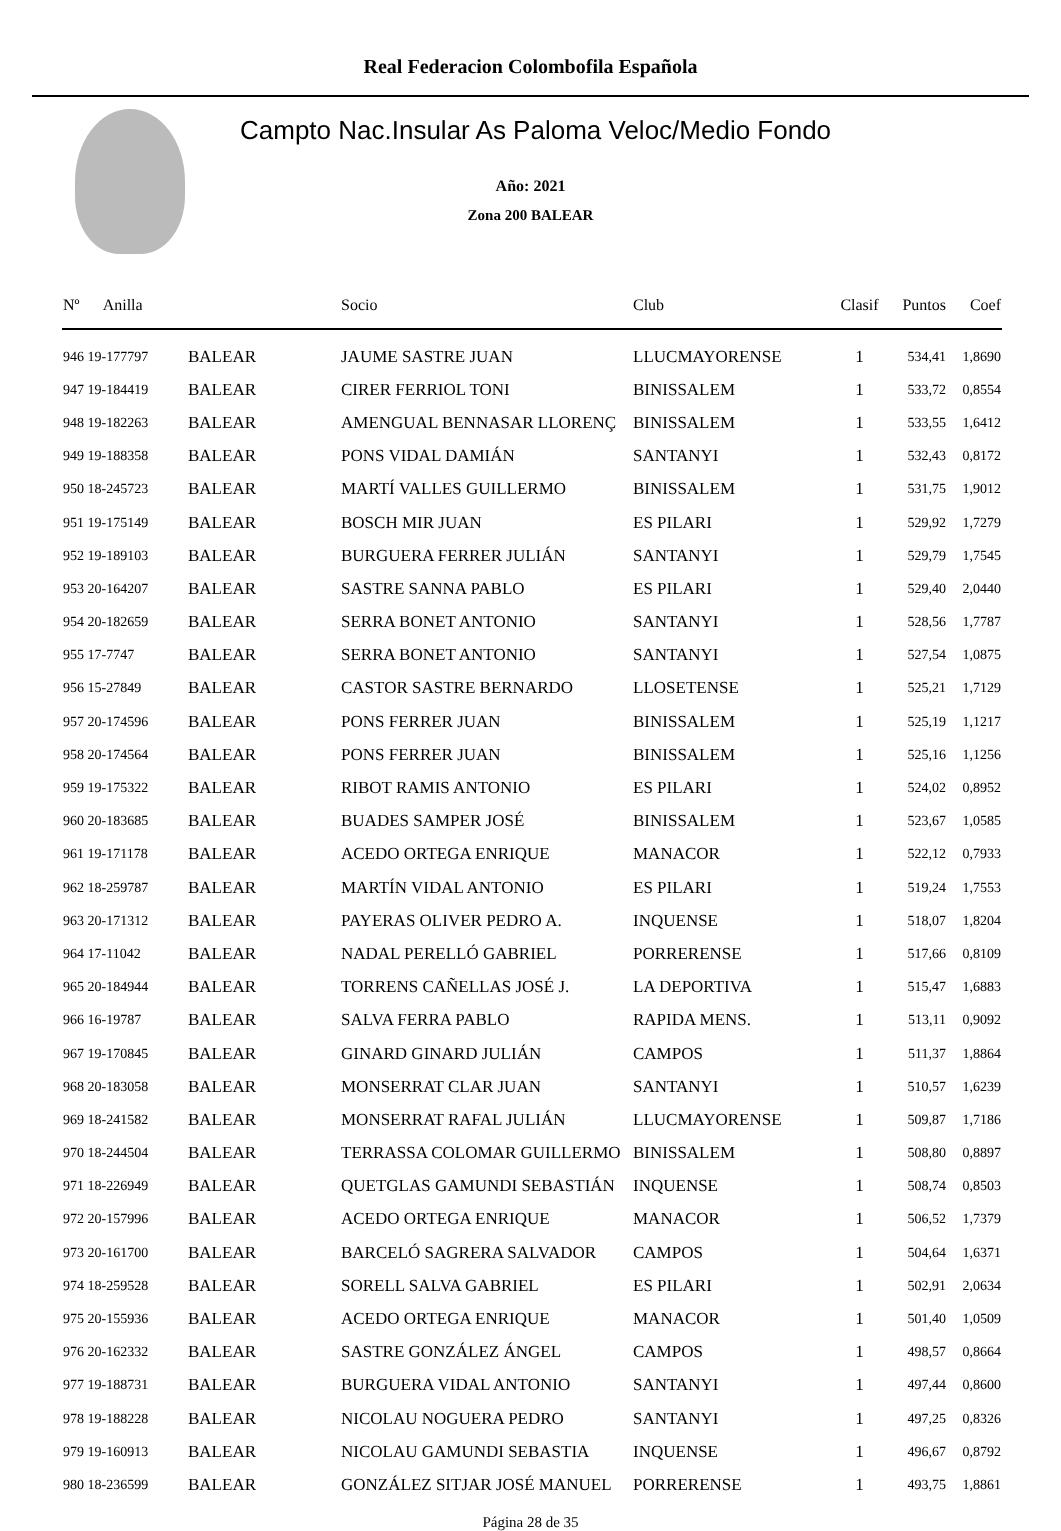Real Federacion Colombofila Española
Campto Nac.Insular As Paloma Veloc/Medio Fondo
Año: 2021
Zona 200 BALEAR
| Nº Anilla | | Socio | Club | Clasif | Puntos | Coef |
| --- | --- | --- | --- | --- | --- | --- |
| 946 19-177797 | BALEAR | JAUME SASTRE JUAN | LLUCMAYORENSE | 1 | 534,41 | 1,8690 |
| 947 19-184419 | BALEAR | CIRER FERRIOL TONI | BINISSALEM | 1 | 533,72 | 0,8554 |
| 948 19-182263 | BALEAR | AMENGUAL BENNASAR LLORENÇ | BINISSALEM | 1 | 533,55 | 1,6412 |
| 949 19-188358 | BALEAR | PONS VIDAL DAMIÁN | SANTANYI | 1 | 532,43 | 0,8172 |
| 950 18-245723 | BALEAR | MARTÍ VALLES GUILLERMO | BINISSALEM | 1 | 531,75 | 1,9012 |
| 951 19-175149 | BALEAR | BOSCH MIR JUAN | ES PILARI | 1 | 529,92 | 1,7279 |
| 952 19-189103 | BALEAR | BURGUERA FERRER JULIÁN | SANTANYI | 1 | 529,79 | 1,7545 |
| 953 20-164207 | BALEAR | SASTRE SANNA PABLO | ES PILARI | 1 | 529,40 | 2,0440 |
| 954 20-182659 | BALEAR | SERRA BONET ANTONIO | SANTANYI | 1 | 528,56 | 1,7787 |
| 955 17-7747 | BALEAR | SERRA BONET ANTONIO | SANTANYI | 1 | 527,54 | 1,0875 |
| 956 15-27849 | BALEAR | CASTOR SASTRE BERNARDO | LLOSETENSE | 1 | 525,21 | 1,7129 |
| 957 20-174596 | BALEAR | PONS FERRER JUAN | BINISSALEM | 1 | 525,19 | 1,1217 |
| 958 20-174564 | BALEAR | PONS FERRER JUAN | BINISSALEM | 1 | 525,16 | 1,1256 |
| 959 19-175322 | BALEAR | RIBOT RAMIS ANTONIO | ES PILARI | 1 | 524,02 | 0,8952 |
| 960 20-183685 | BALEAR | BUADES SAMPER JOSÉ | BINISSALEM | 1 | 523,67 | 1,0585 |
| 961 19-171178 | BALEAR | ACEDO ORTEGA ENRIQUE | MANACOR | 1 | 522,12 | 0,7933 |
| 962 18-259787 | BALEAR | MARTÍN VIDAL ANTONIO | ES PILARI | 1 | 519,24 | 1,7553 |
| 963 20-171312 | BALEAR | PAYERAS OLIVER PEDRO A. | INQUENSE | 1 | 518,07 | 1,8204 |
| 964 17-11042 | BALEAR | NADAL PERELLÓ GABRIEL | PORRERENSE | 1 | 517,66 | 0,8109 |
| 965 20-184944 | BALEAR | TORRENS CAÑELLAS JOSÉ J. | LA DEPORTIVA | 1 | 515,47 | 1,6883 |
| 966 16-19787 | BALEAR | SALVA FERRA PABLO | RAPIDA MENS. | 1 | 513,11 | 0,9092 |
| 967 19-170845 | BALEAR | GINARD GINARD JULIÁN | CAMPOS | 1 | 511,37 | 1,8864 |
| 968 20-183058 | BALEAR | MONSERRAT CLAR JUAN | SANTANYI | 1 | 510,57 | 1,6239 |
| 969 18-241582 | BALEAR | MONSERRAT RAFAL JULIÁN | LLUCMAYORENSE | 1 | 509,87 | 1,7186 |
| 970 18-244504 | BALEAR | TERRASSA COLOMAR GUILLERMO | BINISSALEM | 1 | 508,80 | 0,8897 |
| 971 18-226949 | BALEAR | QUETGLAS GAMUNDI SEBASTIÁN | INQUENSE | 1 | 508,74 | 0,8503 |
| 972 20-157996 | BALEAR | ACEDO ORTEGA ENRIQUE | MANACOR | 1 | 506,52 | 1,7379 |
| 973 20-161700 | BALEAR | BARCELÓ SAGRERA SALVADOR | CAMPOS | 1 | 504,64 | 1,6371 |
| 974 18-259528 | BALEAR | SORELL SALVA GABRIEL | ES PILARI | 1 | 502,91 | 2,0634 |
| 975 20-155936 | BALEAR | ACEDO ORTEGA ENRIQUE | MANACOR | 1 | 501,40 | 1,0509 |
| 976 20-162332 | BALEAR | SASTRE GONZÁLEZ ÁNGEL | CAMPOS | 1 | 498,57 | 0,8664 |
| 977 19-188731 | BALEAR | BURGUERA VIDAL ANTONIO | SANTANYI | 1 | 497,44 | 0,8600 |
| 978 19-188228 | BALEAR | NICOLAU NOGUERA PEDRO | SANTANYI | 1 | 497,25 | 0,8326 |
| 979 19-160913 | BALEAR | NICOLAU GAMUNDI SEBASTIA | INQUENSE | 1 | 496,67 | 0,8792 |
| 980 18-236599 | BALEAR | GONZÁLEZ SITJAR JOSÉ MANUEL | PORRERENSE | 1 | 493,75 | 1,8861 |
Página 28 de 35